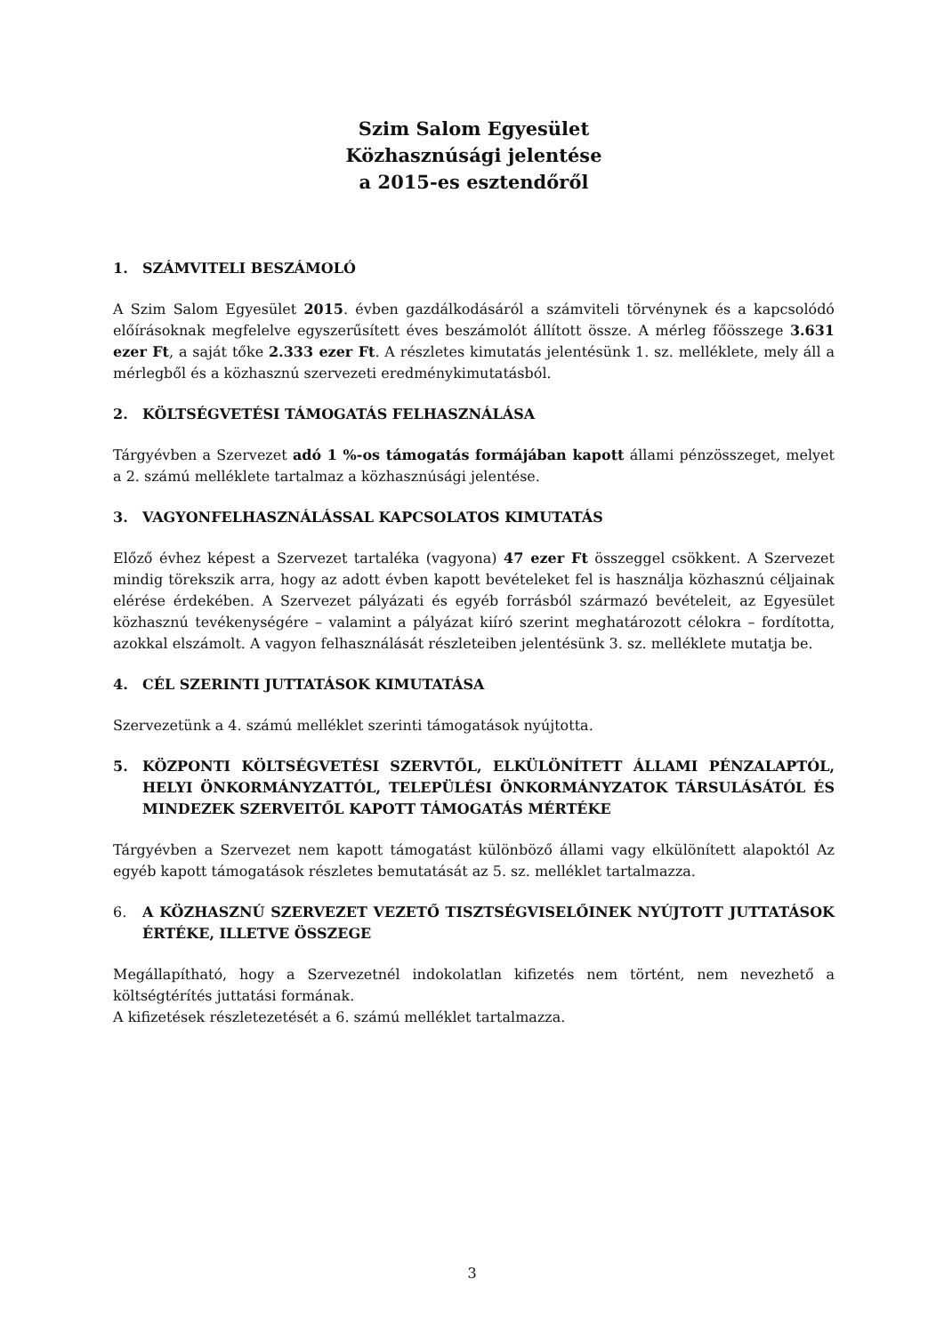Szim Salom Egyesület
Közhasznúsági jelentése
a 2015-es esztendőről
1. SZÁMVITELI BESZÁMOLÓ
A Szim Salom Egyesület 2015. évben gazdálkodásáról a számviteli törvénynek és a kapcsolódó előírásoknak megfelelve egyszerűsített éves beszámolót állított össze. A mérleg főösszege 3.631 ezer Ft, a saját tőke 2.333 ezer Ft. A részletes kimutatás jelentésünk 1. sz. melléklete, mely áll a mérlegből és a közhasznú szervezeti eredménykimutatásból.
2. KÖLTSÉGVETÉSI TÁMOGATÁS FELHASZNÁLÁSA
Tárgyévben a Szervezet adó 1 %-os támogatás formájában kapott állami pénzösszeget, melyet a 2. számú melléklete tartalmaz a közhasznúsági jelentése.
3. VAGYONFELHASZNÁLÁSSAL KAPCSOLATOS KIMUTATÁS
Előző évhez képest a Szervezet tartaléka (vagyona) 47 ezer Ft összeggel csökkent. A Szervezet mindig törekszik arra, hogy az adott évben kapott bevételeket fel is használja közhasznú céljainak elérése érdekében. A Szervezet pályázati és egyéb forrásból származó bevételeit, az Egyesület közhasznú tevékenységére – valamint a pályázat kiíró szerint meghatározott célokra – fordította, azokkal elszámolt. A vagyon felhasználását részleteiben jelentésünk 3. sz. melléklete mutatja be.
4. CÉL SZERINTI JUTTATÁSOK KIMUTATÁSA
Szervezetünk a 4. számú melléklet szerinti támogatások nyújtotta.
5. KÖZPONTI KÖLTSÉGVETÉSI SZERVTŐL, ELKÜLÖNÍTETT ÁLLAMI PÉNZALAPTÓL, HELYI ÖNKORMÁNYZATTÓL, TELEPÜLÉSI ÖNKORMÁNYZATOK TÁRSULÁSÁTÓL ÉS MINDEZEK SZERVEITŐL KAPOTT TÁMOGATÁS MÉRTÉKE
Tárgyévben a Szervezet nem kapott támogatást különböző állami vagy elkülönített alapoktól Az egyéb kapott támogatások részletes bemutatását az 5. sz. melléklet tartalmazza.
6. A KÖZHASZNÚ SZERVEZET VEZETŐ TISZTSÉGVISELŐINEK NYÚJTOTT JUTTATÁSOK ÉRTÉKE, ILLETVE ÖSSZEGE
Megállapítható, hogy a Szervezetnél indokolatlan kifizetés nem történt, nem nevezhető a költségtérítés juttatási formának.
A kifizetések részletezetését a 6. számú melléklet tartalmazza.
3